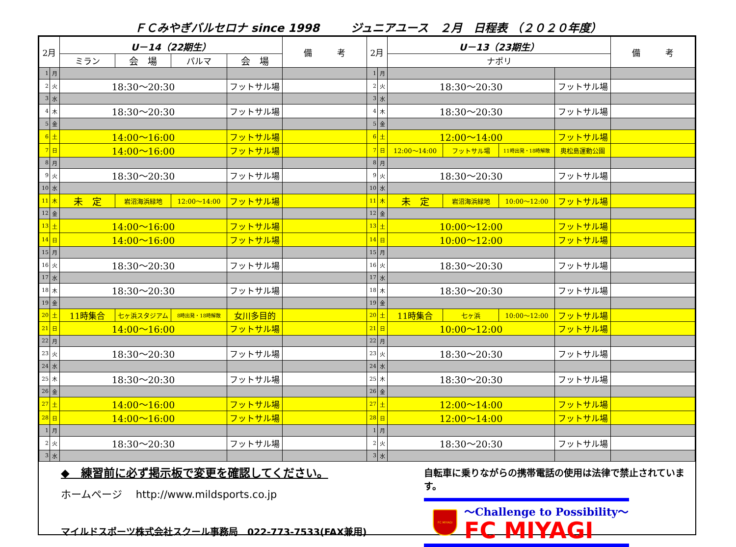ＦＣみやぎバルセロナ since 1998 ジュニアユース　２月　日程表 （２０２０年度）
| 2月 | | U－14（22期生） | | | | 備 考 | 2月 | | U－13（23期生） | | | | 備 考 |
| --- | --- | --- | --- | --- | --- | --- | --- | --- | --- | --- | --- | --- | --- |
| | | ミラン | 会 場 | パルマ | 会 場 | | | | ナポリ | | | | |
| 1 | 月 | | | | | | 1 | 月 | | | | | |
| 2 | 火 | 18:30〜20:30 | | | フットサル場 | | 2 | 火 | 18:30〜20:30 | | | フットサル場 | |
| 3 | 水 | | | | | | 3 | 水 | | | | | |
| 4 | 木 | 18:30〜20:30 | | | フットサル場 | | 4 | 木 | 18:30〜20:30 | | | フットサル場 | |
| 5 | 金 | | | | | | 5 | 金 | | | | | |
| 6 | 土 | 14:00〜16:00 | | | フットサル場 | | 6 | 土 | 12:00〜14:00 | | | フットサル場 | |
| 7 | 日 | 14:00〜16:00 | | | フットサル場 | | 7 | 日 | 12:00〜14:00 | フットサル場 | 11時出発・18時解散 | 奥松島運動公園 | |
| 8 | 月 | | | | | | 8 | 月 | | | | | |
| 9 | 火 | 18:30〜20:30 | | | フットサル場 | | 9 | 火 | 18:30〜20:30 | | | フットサル場 | |
| 10 | 水 | | | | | | 10 | 水 | | | | | |
| 11 | 木 | 未 定 | 岩沼海浜緑地 | 12:00〜14:00 | フットサル場 | | 11 | 木 | 未 定 | 岩沼海浜緑地 | 10:00〜12:00 | フットサル場 | |
| 12 | 金 | | | | | | 12 | 金 | | | | | |
| 13 | 土 | 14:00〜16:00 | | | フットサル場 | | 13 | 土 | 10:00〜12:00 | | | フットサル場 | |
| 14 | 日 | 14:00〜16:00 | | | フットサル場 | | 14 | 日 | 10:00〜12:00 | | | フットサル場 | |
| 15 | 月 | | | | | | 15 | 月 | | | | | |
| 16 | 火 | 18:30〜20:30 | | | フットサル場 | | 16 | 火 | 18:30〜20:30 | | | フットサル場 | |
| 17 | 水 | | | | | | 17 | 水 | | | | | |
| 18 | 木 | 18:30〜20:30 | | | フットサル場 | | 18 | 木 | 18:30〜20:30 | | | フットサル場 | |
| 19 | 金 | | | | | | 19 | 金 | | | | | |
| 20 | 土 | 11時集合 | 七ヶ浜スタジアム | 8時出発・18時解散 | 女川多目的 | | 20 | 土 | 11時集合 | 七ヶ浜 | 10:00〜12:00 | フットサル場 | |
| 21 | 日 | 14:00〜16:00 | | | フットサル場 | | 21 | 日 | 10:00〜12:00 | | | フットサル場 | |
| 22 | 月 | | | | | | 22 | 月 | | | | | |
| 23 | 火 | 18:30〜20:30 | | | フットサル場 | | 23 | 火 | 18:30〜20:30 | | | フットサル場 | |
| 24 | 水 | | | | | | 24 | 水 | | | | | |
| 25 | 木 | 18:30〜20:30 | | | フットサル場 | | 25 | 木 | 18:30〜20:30 | | | フットサル場 | |
| 26 | 金 | | | | | | 26 | 金 | | | | | |
| 27 | 土 | 14:00〜16:00 | | | フットサル場 | | 27 | 土 | 12:00〜14:00 | | | フットサル場 | |
| 28 | 日 | 14:00〜16:00 | | | フットサル場 | | 28 | 日 | 12:00〜14:00 | | | フットサル場 | |
| 1 | 月 | | | | | | 1 | 月 | | | | | |
| 2 | 火 | 18:30〜20:30 | | | フットサル場 | | 2 | 火 | 18:30〜20:30 | | | フットサル場 | |
| 3 | 水 | | | | | | 3 | 水 | | | | | |
◆　練習前に必ず掲示板で変更を確認してください。
ホームページ　 http://www.mildsports.co.jp
マイルドスポーツ株式会社スクール事務局　022-773-7533(FAX兼用)
自転車に乗りながらの携帯電話の使用は法律で禁止されています。
FC MIYAGI
～Challenge to Possibility～
FC MIYAGI